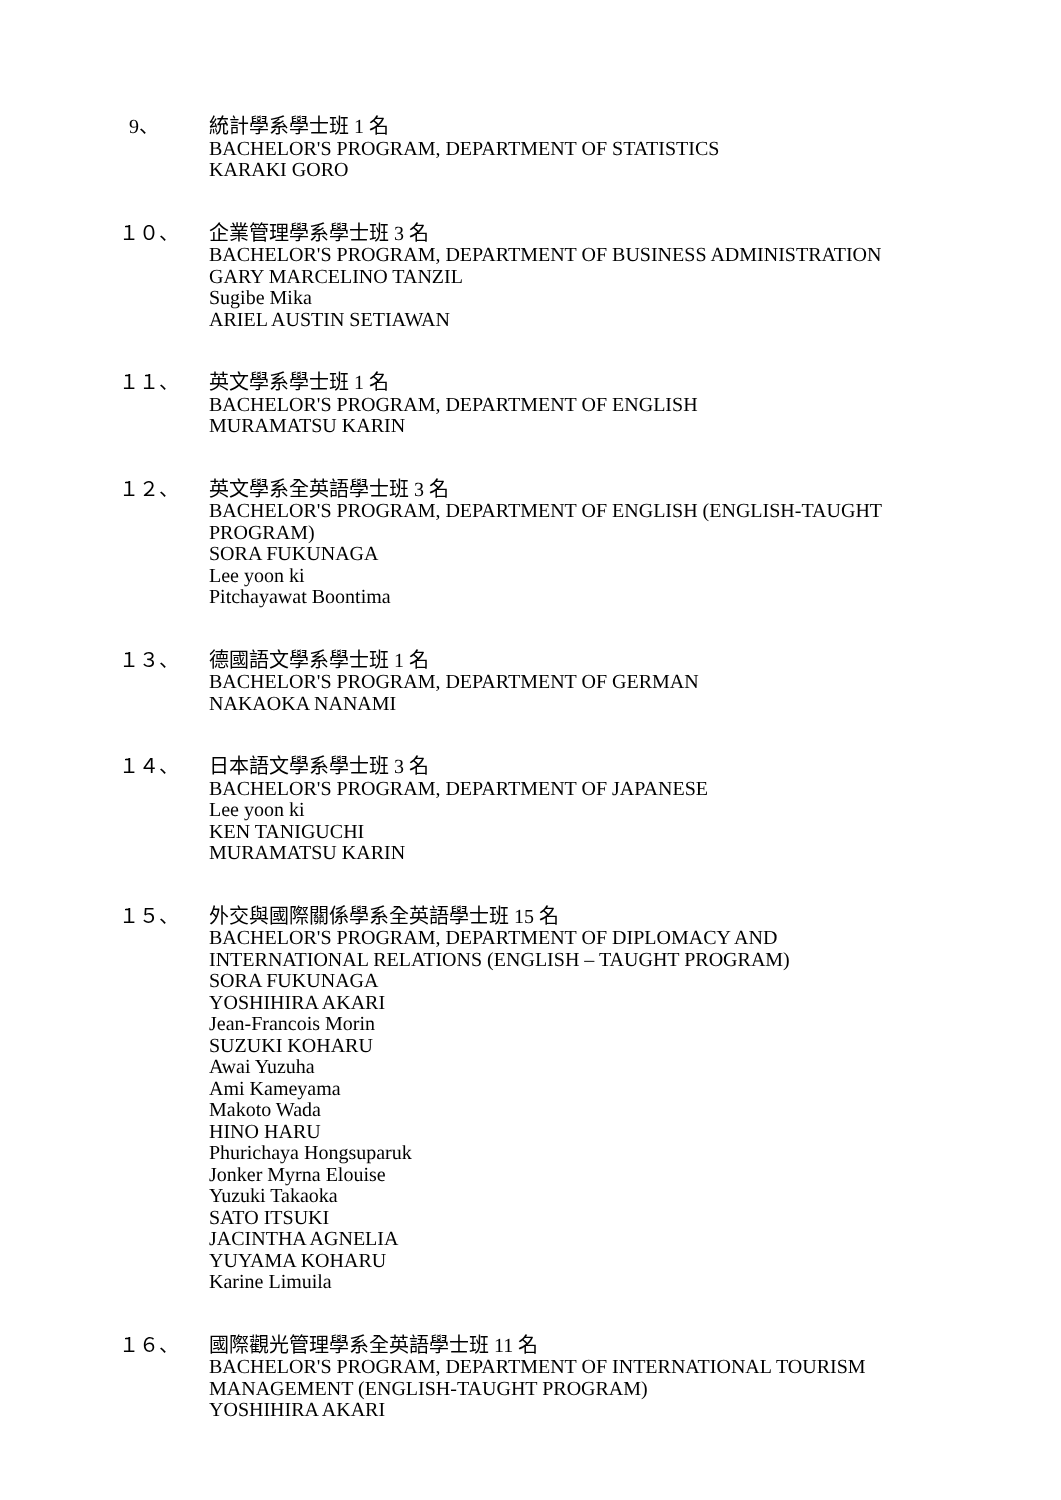9、 統計學系學士班 1 名
BACHELOR'S PROGRAM, DEPARTMENT OF STATISTICS
KARAKI GORO
１０、 企業管理學系學士班 3 名
BACHELOR'S PROGRAM, DEPARTMENT OF BUSINESS ADMINISTRATION
GARY MARCELINO TANZIL
Sugibe Mika
ARIEL AUSTIN SETIAWAN
１１、 英文學系學士班 1 名
BACHELOR'S PROGRAM, DEPARTMENT OF ENGLISH
MURAMATSU KARIN
１２、 英文學系全英語學士班 3 名
BACHELOR'S PROGRAM, DEPARTMENT OF ENGLISH (ENGLISH-TAUGHT PROGRAM)
SORA FUKUNAGA
Lee yoon ki
Pitchayawat Boontima
１３、 德國語文學系學士班 1 名
BACHELOR'S PROGRAM, DEPARTMENT OF GERMAN
NAKAOKA NANAMI
１４、 日本語文學系學士班 3 名
BACHELOR'S PROGRAM, DEPARTMENT OF JAPANESE
Lee yoon ki
KEN TANIGUCHI
MURAMATSU KARIN
１５、 外交與國際關係學系全英語學士班 15 名
BACHELOR'S PROGRAM, DEPARTMENT OF DIPLOMACY AND INTERNATIONAL RELATIONS (ENGLISH – TAUGHT PROGRAM)
SORA FUKUNAGA
YOSHIHIRA AKARI
Jean-Francois Morin
SUZUKI KOHARU
Awai Yuzuha
Ami Kameyama
Makoto Wada
HINO HARU
Phurichaya Hongsuparuk
Jonker Myrna Elouise
Yuzuki Takaoka
SATO ITSUKI
JACINTHA AGNELIA
YUYAMA KOHARU
Karine Limuila
１６、 國際觀光管理學系全英語學士班 11 名
BACHELOR'S PROGRAM, DEPARTMENT OF INTERNATIONAL TOURISM MANAGEMENT (ENGLISH-TAUGHT PROGRAM)
YOSHIHIRA AKARI